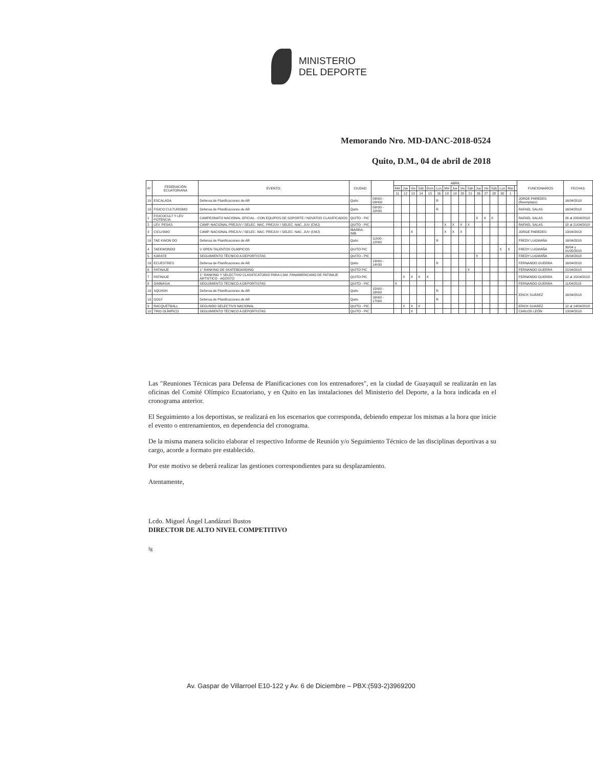MINISTERIO
DEL DEPORTE
Memorando Nro. MD-DANC-2018-0524
Quito, D.M., 04 de abril de 2018
| N° | FEDERACIÓN ECUATORIANA | EVENTO: | CIUDAD | | ABRIL | | | | | | | | | | | | | | | | FUNCIONARIOS | FECHAS: |
| --- | --- | --- | --- | --- | --- | --- | --- | --- | --- | --- | --- | --- | --- | --- | --- | --- | --- | --- | --- | --- | --- | --- |
| | | | | | Mié | Jue | Vie | Sáb | Dom | Lun | Mié | Jue | Vie | Sáb | Jue | Vie | Sáb | Lun | Mar | | | |
| | | | | | 11 | 12 | 13 | 14 | 15 | 16 | 18 | 19 | 20 | 21 | 26 | 27 | 28 | 30 | 1 | | | |
| 19 | ESCALADA | Defensa de Planificaciones de AR | Quito | 09h00 - 09H00 | | | | | | R | | | | | | | | | | | JORGE PAREDES (Reemplazo) | 16/04/2018 |
| 19 | FISICO CULTURISMO | Defensa de Planificaciones de AR | Quito | 09h30 - 10h30 | | | | | | R | | | | | | | | | | | RAFAEL SALAS | 16/04/2018 |
| 1 | FISICOCULT Y LEV POTENCIA | CAMPEONATO NACIONAL OFICIAL - CON EQUIPOS DE SOPORTE / NOVATOS CLASIFICADOS | QUITO - PIC | | | | | | | | | | | | X | X | X | | | | RAFAEL SALAS | 26 al 28/04/2018 |
| 2 | LEV. PESAS | CAMP. NACIONAL PREJUV / SELEC. NAC. PREJUV / SELEC. NAC. JUV (CMJ) | QUITO - PIC | | | | | | | | X | X | X | X | | | | | | | RAFAEL SALAS | 18 al 21/04/2018 |
| 3 | CICLISMO | CAMP. NACIONAL PREJUV / SELEC. NAC. PREJUV / SELEC. NAC. JUV (CMJ) | IBARRA - IMB | | | | X | | | | X | X | X | | | | | | | | JORGE PAREDES | 13/04/2018 |
| 19 | TAE KWON DO | Defensa de Planificaciones de AR | Quito | 11h00 - 12h00 | | | | | | R | | | | | | | | | | | FREDY LUGMAÑA | 16/04/2018 |
| 4 | TAEKWONDO | V OPEN TALENTOS OLIMPICOS | QUITO PIC | | | | | | | | | | | | | | | X | X | | FREDY LUGMAÑA | 30/04 y 01/05/2018 |
| 5 | KARATE | SEGUIMIENTO TÉCNICO A DEPORTISTAS | QUITO - PIC | | | | | | | | | | | | X | | | | | | FREDY LUGMAÑA | 26/04/2018 |
| 19 | ECUESTRES | Defensa de Planificaciones de AR | Quito | 13h00 - 14h30 | | | | | | R | | | | | | | | | | | FERNANDO GUERRA | 16/04/2018 |
| 6 | PATINAJE | 1° RANKING DE SKATEBOARDING | QUITO PIC | | | | | | | | | | | X | | | | | | | FERNANDO GUERRA | 21/04/2018 |
| 7 | PATINAJE | 1° RANKING Y SELECTIVO CLASIFICATORIO PARA CAM. PANAMERICANO DE PATINAJE ARTISTICO - AGOSTO | QUITO PIC | | | X | X | X | X | | | | | | | | | | | | FERNANDO GUERRA | 12 al 15/04/2018 |
| 8 | GIMNASIA | SEGUIMIENTO TÉCNICO A DEPORTISTAS | QUITO - PIC | | X | | | | | | | | | | | | | | | | FERNANDO GUERRA | 11/04/2018 |
| 19 | SQUASH | Defensa de Planificaciones de AR | Quito | 15h00 - 16h00 | | | | | | R | | | | | | | | | | | ERICK SUÁREZ | 16/04/2018 |
| 19 | GOLF | Defensa de Planificaciones de AR | Quito | 16h00 - 17h00 | | | | | | R | | | | | | | | | | | | |
| 9 | RACQUETBALL | SEGUNDO SELECTIVO NACIONAL | QUITO - PIC | | | X | X | X | | | | | | | | | | | | | ERICK SUAREZ | 12 al 14/04/2018 |
| 10 | TIRO OLÍMPICO | SEGUIMIENTO TÉCNICO A DEPORTISTAS | QUITO - PIC | | | | X | | | | | | | | | | | | | | CARLOS LEÓN | 13/04/2018 |
Las "Reuniones Técnicas para Defensa de Planificaciones con los entrenadores", en la ciudad de Guayaquil se realizarán en las oficinas del Comité Olímpico Ecuatoriano, y en Quito en las instalaciones del Ministerio del Deporte, a la hora indicada en el cronograma anterior.
El Seguimiento a los deportistas, se realizará en los escenarios que corresponda, debiendo empezar los mismas a la hora que inicie el evento o entrenamientos, en dependencia del cronograma.
De la misma manera solicito elaborar el respectivo Informe de Reunión y/o Seguimiento Técnico de las disciplinas deportivas a su cargo, acorde a formato pre establecido.
Por este motivo se deberá realizar las gestiones correspondientes para su desplazamiento.
Atentamente,
Lcdo. Miguel Ángel Landázuri Bustos
DIRECTOR DE ALTO NIVEL COMPETITIVO
fg
Av. Gaspar de Villarroel E10-122 y Av. 6 de Diciembre – PBX:(593-2)3969200